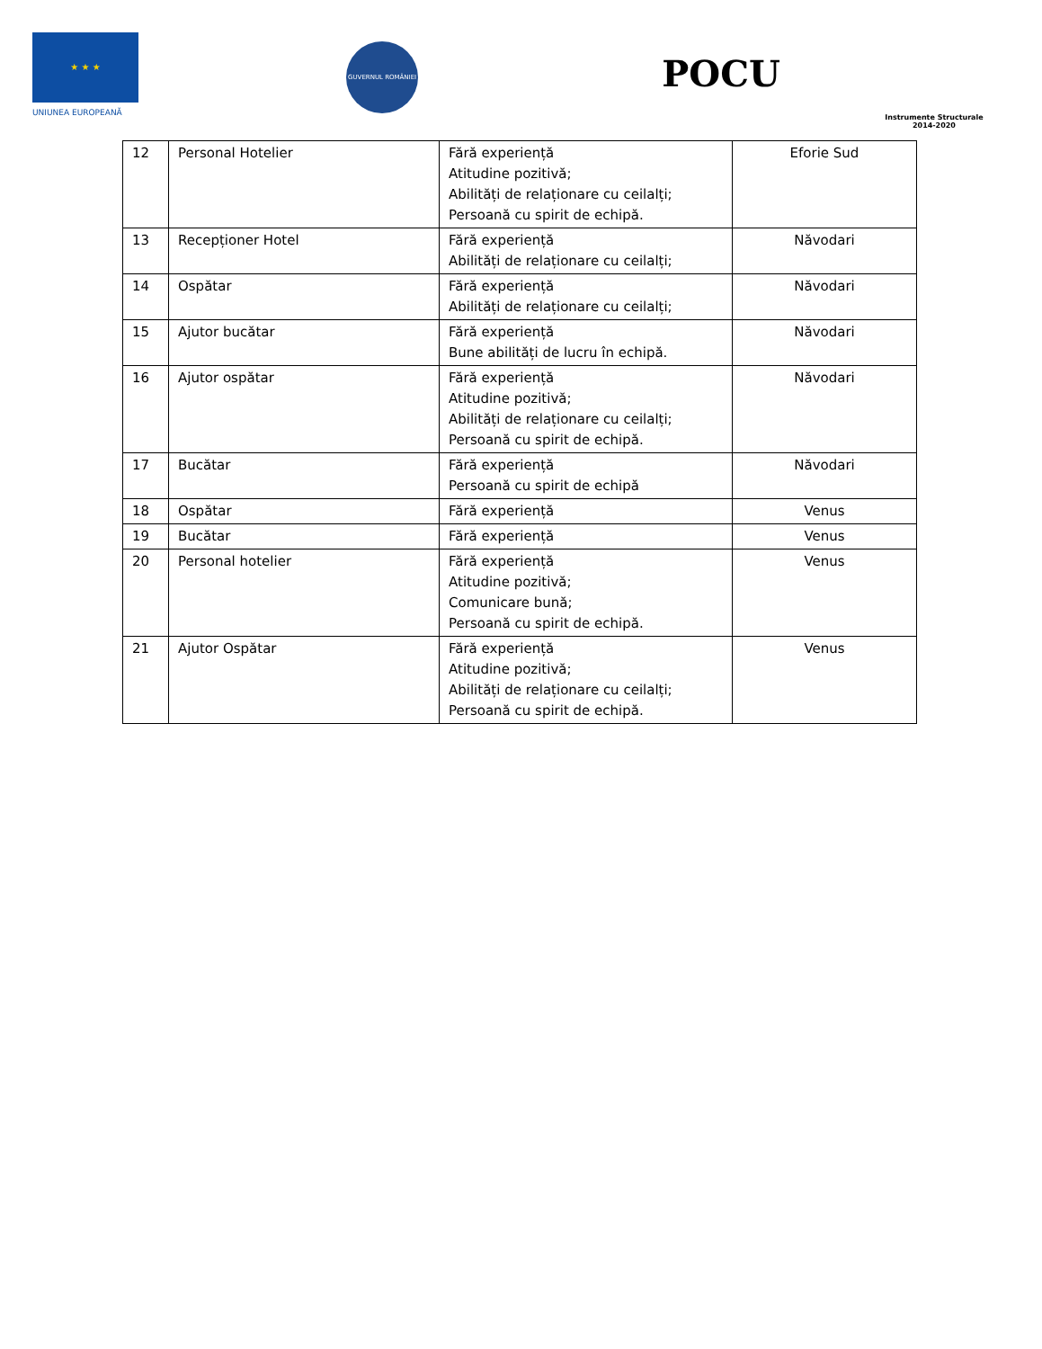★ ★ ★
UNIUNEA EUROPEANĂ
GUVERNUL ROMÂNIEI
POCU
Instrumente Structurale
2014-2020
| 12 | Personal Hotelier | Fără experiență Atitudine pozitivă; Abilități de relaționare cu ceilalți; Persoană cu spirit de echipă. | Eforie Sud |
| 13 | Recepționer Hotel | Fără experiență Abilități de relaționare cu ceilalți; | Năvodari |
| 14 | Ospătar | Fără experiență Abilități de relaționare cu ceilalți; | Năvodari |
| 15 | Ajutor bucătar | Fără experiență Bune abilități de lucru în echipă. | Năvodari |
| 16 | Ajutor ospătar | Fără experiență Atitudine pozitivă; Abilități de relaționare cu ceilalți; Persoană cu spirit de echipă. | Năvodari |
| 17 | Bucătar | Fără experiență Persoană cu spirit de echipă | Năvodari |
| 18 | Ospătar | Fără experiență | Venus |
| 19 | Bucătar | Fără experiență | Venus |
| 20 | Personal hotelier | Fără experiență Atitudine pozitivă; Comunicare bună; Persoană cu spirit de echipă. | Venus |
| 21 | Ajutor Ospătar | Fără experiență Atitudine pozitivă; Abilități de relaționare cu ceilalți; Persoană cu spirit de echipă. | Venus |